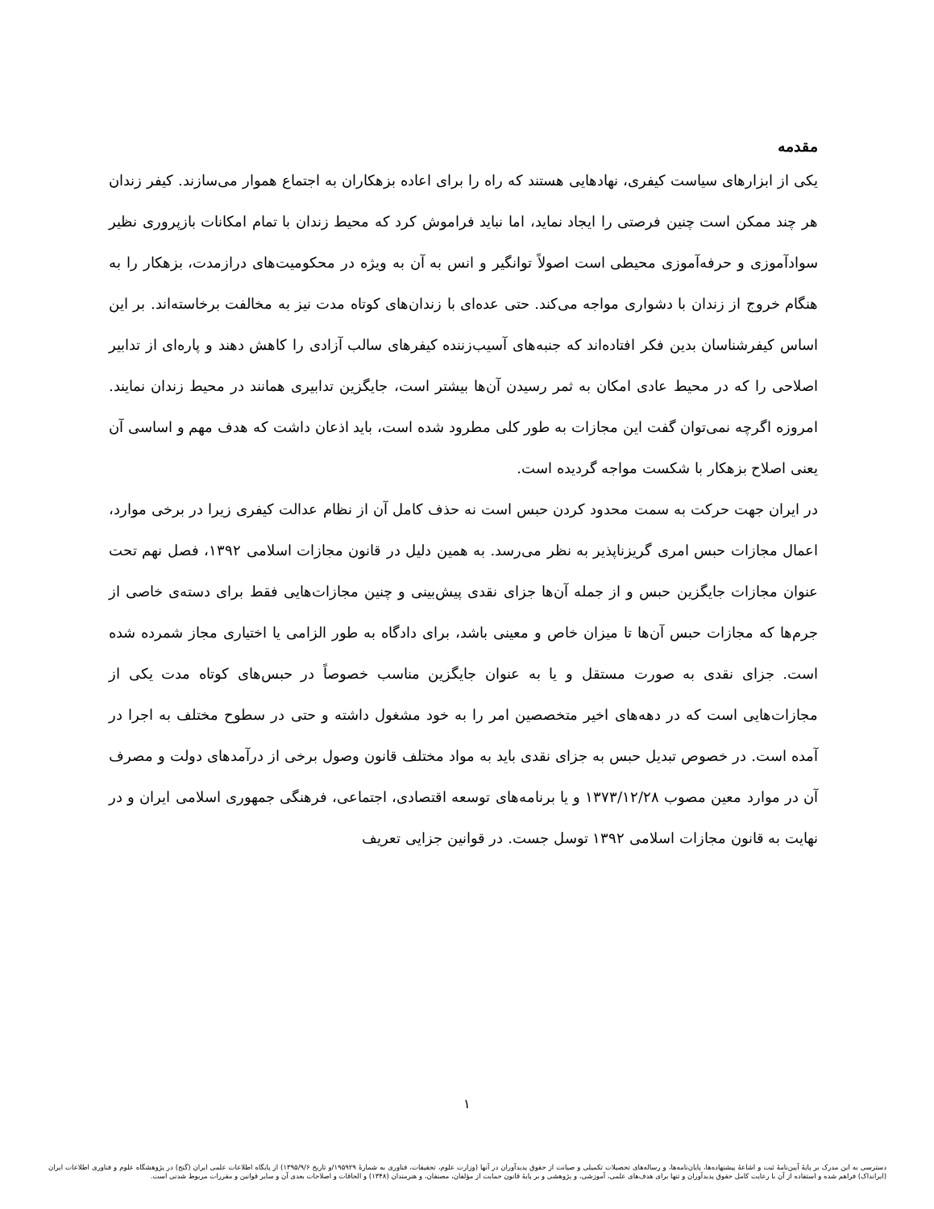مقدمه
یکی از ابزارهای سیاست کیفری، نهادهایی هستند که راه را برای اعاده بزهکاران به اجتماع هموار می‌سازند. کیفر زندان هر چند ممکن است چنین فرصتی را ایجاد نماید، اما نباید فراموش کرد که محیط زندان با تمام امکانات بازپروری نظیر سوادآموزی و حرفه‌آموزی محیطی است اصولاً توانگیر و انس به آن به ویژه در محکومیت‌های درازمدت، بزهکار را به هنگام خروج از زندان با دشواری مواجه می‌کند. حتی عده‌ای با زندان‌های کوتاه مدت نیز به مخالفت برخاسته‌اند. بر این اساس کیفرشناسان بدین فکر افتاده‌اند که جنبه‌های آسیب‌زننده کیفرهای سالب آزادی را کاهش دهند و پاره‌ای از تدابیر اصلاحی را که در محیط عادی امکان به ثمر رسیدن آن‌ها بیشتر است، جایگزین تدابیری همانند در محیط زندان نمایند. امروزه اگرچه نمی‌توان گفت این مجازات به طور کلی مطرود شده است، باید اذعان داشت که هدف مهم و اساسی آن یعنی اصلاح بزهکار با شکست مواجه گردیده است.
در ایران جهت حرکت به سمت محدود کردن حبس است نه حذف کامل آن از نظام عدالت کیفری زیرا در برخی موارد، اعمال مجازات حبس امری گریزناپذیر به نظر می‌رسد. به همین دلیل در قانون مجازات اسلامی ۱۳۹۲، فصل نهم تحت عنوان مجازات جایگزین حبس و از جمله آن‌ها جزای نقدی پیش‌بینی و چنین مجازات‌هایی فقط برای دسته‌ی خاصی از جرم‌ها که مجازات حبس آن‌ها تا میزان خاص و معینی باشد، برای دادگاه به طور الزامی یا اختیاری مجاز شمرده شده است. جزای نقدی به صورت مستقل و یا به عنوان جایگزین مناسب خصوصاً در حبس‌های کوتاه مدت یکی از مجازات‌هایی است که در دهه‌های اخیر متخصصین امر را به خود مشغول داشته و حتی در سطوح مختلف به اجرا در آمده است. در خصوص تبدیل حبس به جزای نقدی باید به مواد مختلف قانون وصول برخی از درآمدهای دولت و مصرف آن در موارد معین مصوب ۱۳۷۳/۱۲/۲۸ و یا برنامه‌های توسعه اقتصادی، اجتماعی، فرهنگی جمهوری اسلامی ایران و در نهایت به قانون مجازات اسلامی ۱۳۹۲ توسل جست. در قوانین جزایی تعریف
۱
دسترسی به این مدرک بر پایهٔ آیین‌نامهٔ ثبت و اشاعهٔ پیشنهاده‌ها، پایان‌نامه‌ها، و رساله‌های تحصیلات تکمیلی و صیانت از حقوق پدیدآوران در آنها (وزارت علوم، تحقیقات، فناوری به شمارهٔ ۱۹۵۹۲۹/و تاریخ ۱۳۹۵/۹/۶) از پایگاه اطلاعات علمی ایران (گنج) در پژوهشگاه علوم و فناوری اطلاعات ایران (ایرانداک) فراهم شده و استفاده از آن با رعایت کامل حقوق پدیدآوران و تنها برای هدف‌های علمی، آموزشی، و پژوهشی و بر پایهٔ قانون حمایت از مؤلفان، مصنفان، و هنرمندان (۱۳۴۸) و الحاقات و اصلاحات بعدی آن و سایر قوانین و مقررات مربوط شدنی است.